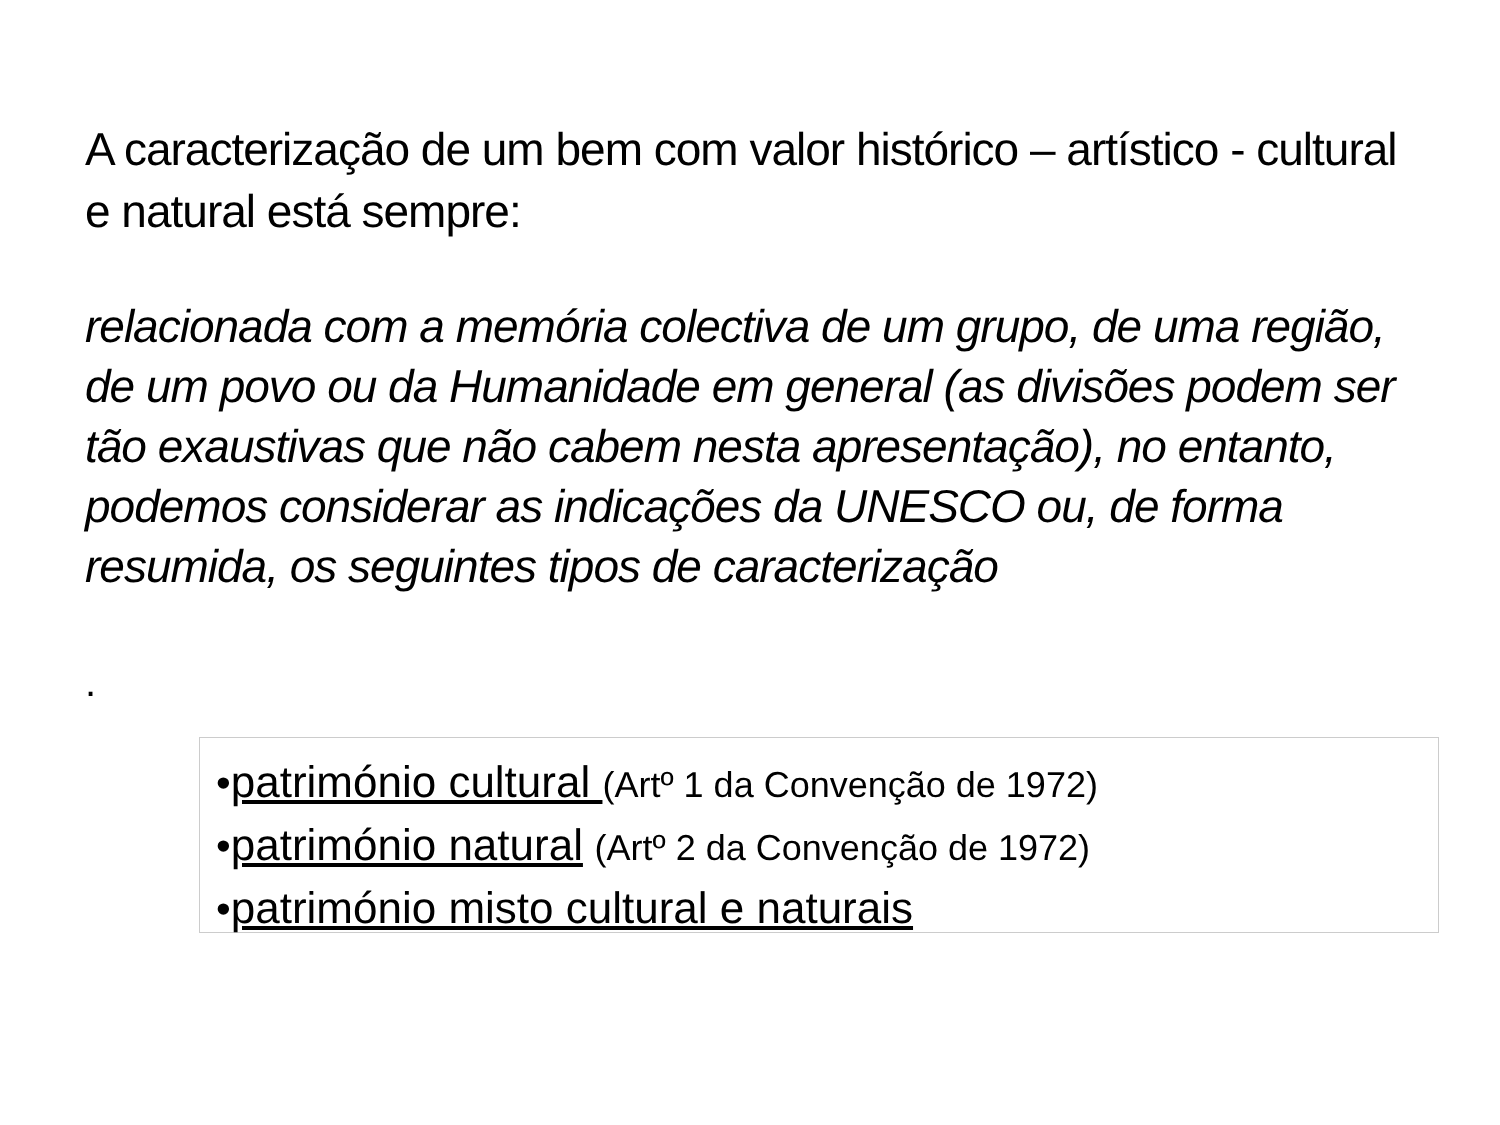A caracterização de um bem com valor histórico – artístico - cultural e natural está sempre:
relacionada com a memória colectiva de um grupo, de uma região, de um povo ou da Humanidade em general (as divisões podem ser tão exaustivas que não cabem nesta apresentação), no entanto, podemos considerar as indicações da UNESCO ou, de forma resumida, os seguintes tipos de caracterização
.
•património cultural (Artº 1 da Convenção de 1972)
•património natural (Artº 2 da Convenção de 1972)
•património misto cultural e naturais